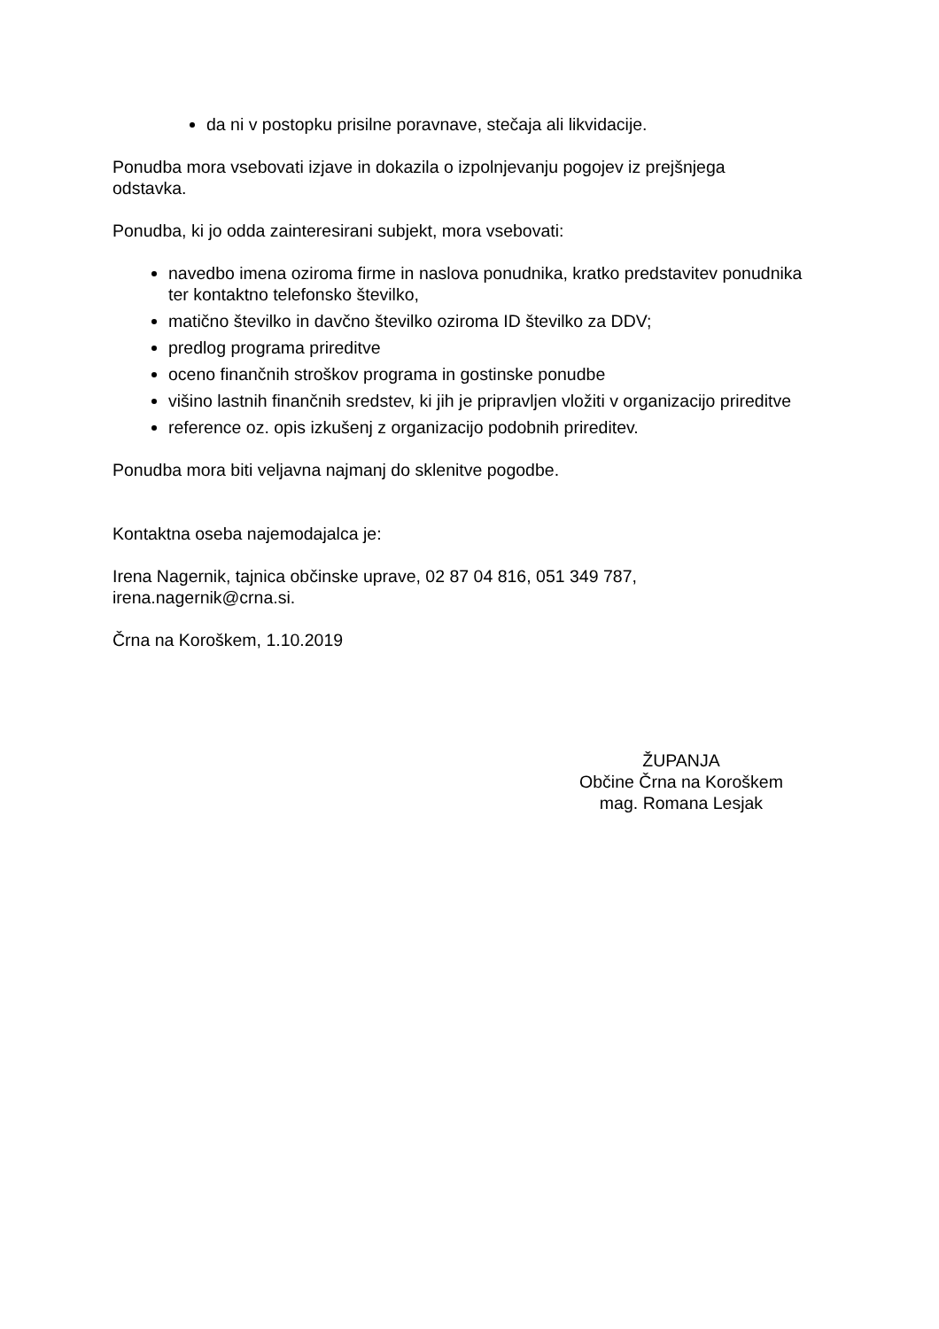da ni v postopku prisilne poravnave, stečaja ali likvidacije.
Ponudba mora vsebovati izjave in dokazila o izpolnjevanju pogojev iz prejšnjega odstavka.
Ponudba, ki jo odda zainteresirani subjekt, mora vsebovati:
navedbo imena oziroma firme in naslova ponudnika, kratko predstavitev ponudnika ter kontaktno telefonsko številko,
matično številko in davčno številko oziroma ID številko za DDV;
predlog programa prireditve
oceno finančnih stroškov programa in gostinske ponudbe
višino lastnih finančnih sredstev, ki jih je pripravljen vložiti v organizacijo prireditve
reference oz. opis izkušenj z organizacijo podobnih prireditev.
Ponudba mora biti veljavna najmanj do sklenitve pogodbe.
Kontaktna oseba najemodajalca je:
Irena Nagernik, tajnica občinske uprave, 02 87 04 816, 051 349 787, irena.nagernik@crna.si.
Črna na Koroškem, 1.10.2019
ŽUPANJA
Občine Črna na Koroškem
mag. Romana Lesjak